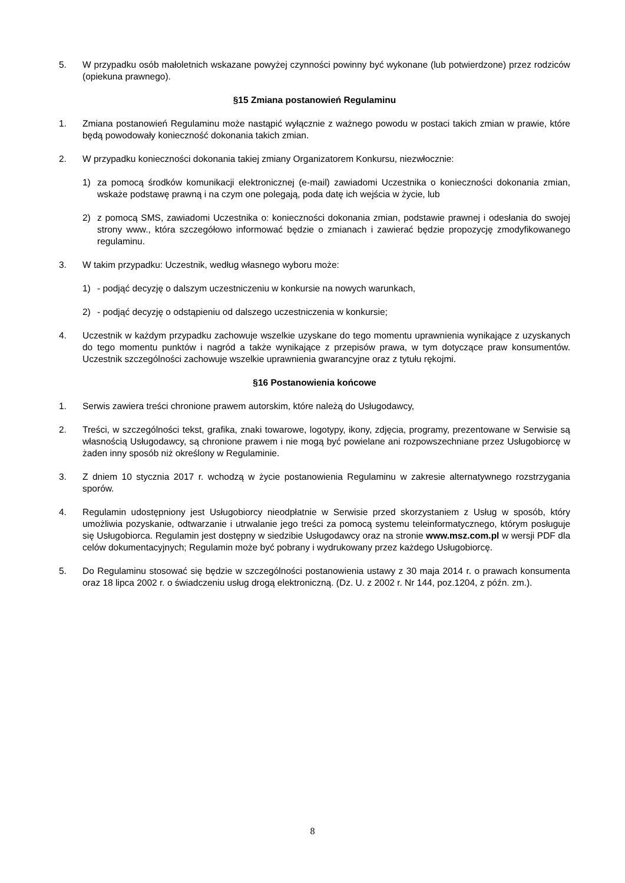5. W przypadku osób małoletnich wskazane powyżej czynności powinny być wykonane (lub potwierdzone) przez rodziców (opiekuna prawnego).
§15 Zmiana postanowień Regulaminu
1. Zmiana postanowień Regulaminu może nastąpić wyłącznie z ważnego powodu w postaci takich zmian w prawie, które będą powodowały konieczność dokonania takich zmian.
2. W przypadku konieczności dokonania takiej zmiany Organizatorem Konkursu, niezwłocznie:
1) za pomocą środków komunikacji elektronicznej (e-mail) zawiadomi Uczestnika o konieczności dokonania zmian, wskaże podstawę prawną i na czym one polegają, poda datę ich wejścia w życie, lub
2) z pomocą SMS, zawiadomi Uczestnika o: konieczności dokonania zmian, podstawie prawnej i odesłania do swojej strony www., która szczegółowo informować będzie o zmianach i zawierać będzie propozycję zmodyfikowanego regulaminu.
3. W takim przypadku: Uczestnik, według własnego wyboru może:
1) - podjąć decyzję o dalszym uczestniczeniu w konkursie na nowych warunkach,
2) - podjąć decyzję o odstąpieniu od dalszego uczestniczenia w konkursie;
4. Uczestnik w każdym przypadku zachowuje wszelkie uzyskane do tego momentu uprawnienia wynikające z uzyskanych do tego momentu punktów i nagród a także wynikające z przepisów prawa, w tym dotyczące praw konsumentów. Uczestnik szczególności zachowuje wszelkie uprawnienia gwarancyjne oraz z tytułu rękojmi.
§16 Postanowienia końcowe
1. Serwis zawiera treści chronione prawem autorskim, które należą do Usługodawcy,
2. Treści, w szczególności tekst, grafika, znaki towarowe, logotypy, ikony, zdjęcia, programy, prezentowane w Serwisie są własnością Usługodawcy, są chronione prawem i nie mogą być powielane ani rozpowszechniane przez Usługobiorcę w żaden inny sposób niż określony w Regulaminie.
3. Z dniem 10 stycznia 2017 r. wchodzą w życie postanowienia Regulaminu w zakresie alternatywnego rozstrzygania sporów.
4. Regulamin udostępniony jest Usługobiorcy nieodpłatnie w Serwisie przed skorzystaniem z Usług w sposób, który umożliwia pozyskanie, odtwarzanie i utrwalanie jego treści za pomocą systemu teleinformatycznego, którym posługuje się Usługobiorca. Regulamin jest dostępny w siedzibie Usługodawcy oraz na stronie www.msz.com.pl w wersji PDF dla celów dokumentacyjnych; Regulamin może być pobrany i wydrukowany przez każdego Usługobiorcę.
5. Do Regulaminu stosować się będzie w szczególności postanowienia ustawy z 30 maja 2014 r. o prawach konsumenta oraz 18 lipca 2002 r. o świadczeniu usług drogą elektroniczną. (Dz. U. z 2002 r. Nr 144, poz.1204, z późn. zm.).
8